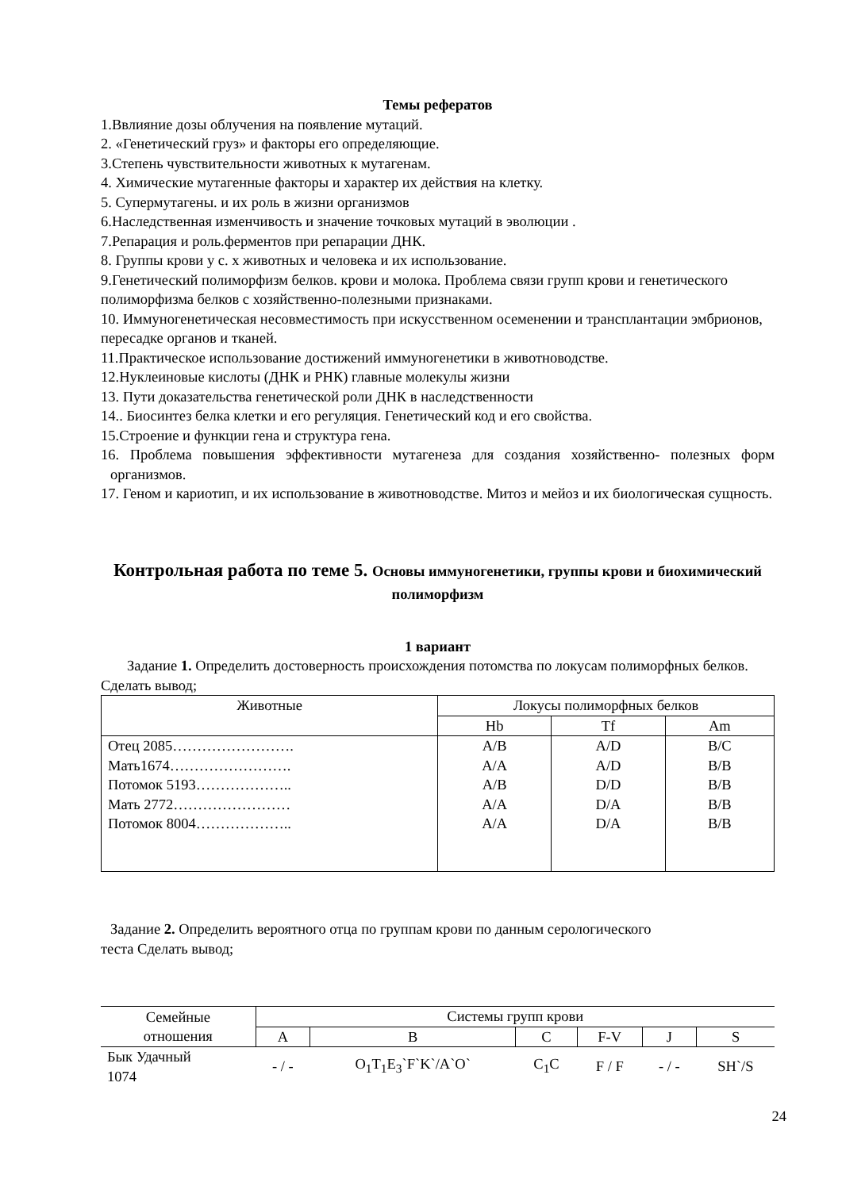Темы рефератов
1.Ввлияние дозы облучения на появление мутаций.
2. «Генетический груз» и факторы его определяющие.
3.Степень чувствительности животных к мутагенам.
4. Химические мутагенные факторы и характер их действия на клетку.
5. Супермутагены. и их роль в жизни организмов
6.Наследственная изменчивость и значение точковых мутаций в эволюции .
7.Репарация и роль.ферментов при репарации ДНК.
8. Группы крови у с. х животных и человека и их использование.
9.Генетический полиморфизм белков. крови и молока. Проблема связи групп крови и генетического полиморфизма белков с хозяйственно-полезными признаками.
10. Иммуногенетическая несовместимость при искусственном осеменении и трансплантации эмбрионов, пересадке органов и тканей.
11.Практическое использование достижений иммуногенетики в животноводстве.
12.Нуклеиновые кислоты (ДНК и РНК) главные молекулы жизни
13. Пути доказательства генетической роли ДНК в наследственности
14.. Биосинтез белка клетки и его регуляция. Генетический код и его свойства.
15.Строение и функции гена и структура гена.
16. Проблема повышения эффективности мутагенеза для создания хозяйственно- полезных форм организмов.
17. Геном и кариотип, и их использование в животноводстве. Митоз и мейоз и их биологическая сущность.
Контрольная работа по теме 5. Основы иммуногенетики, группы крови и биохимический полиморфизм
1 вариант
Задание 1. Определить достоверность происхождения потомства по локусам полиморфных белков.
Сделать вывод;
| Животные | Локусы полиморфных белков | | |
| | Hb | Tf | Am |
| Отец 2085……………………. Мать1674……………………. Потомок 5193……………….. Мать 2772…………………… Потомок 8004……………….. | A/B A/A A/B A/A A/A | A/D A/D D/D D/A D/A | B/C B/B B/B B/B B/B |
Задание 2. Определить вероятного отца по группам крови по данным серологического
теста Сделать вывод;
| Семейные отношения | Системы групп крови | | | | | |
| | A | B | C | F-V | J | S |
| Бык Удачный 1074 | - / - | O<sub>1</sub>T<sub>1</sub>E<sub>3</sub>`F`K`/A`O` | C<sub>1</sub>C | F / F | - / - | SH`/S |
24